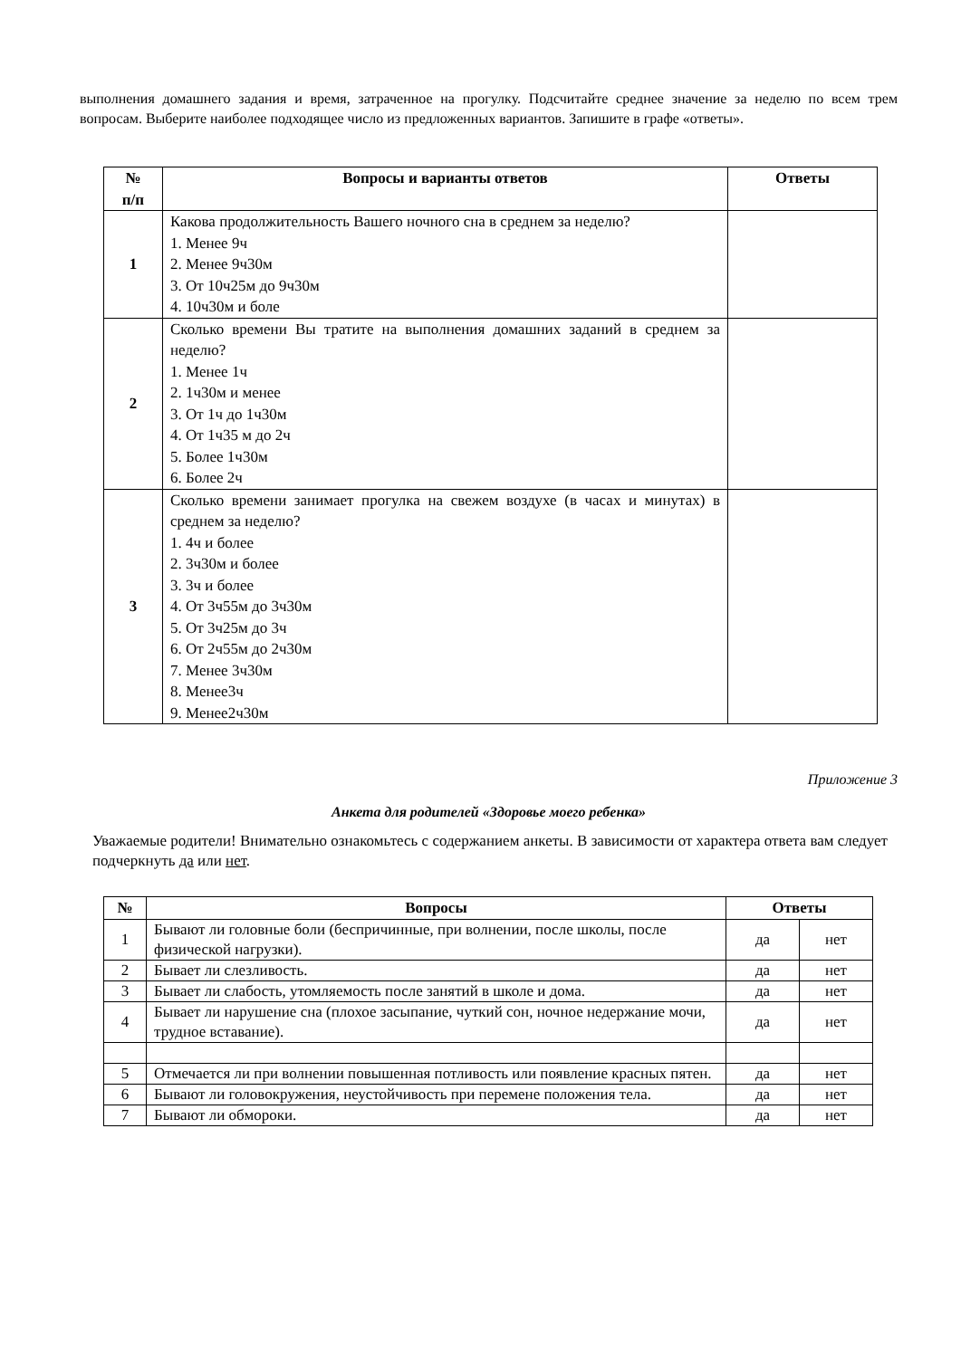выполнения домашнего задания и время, затраченное на прогулку. Подсчитайте среднее значение за неделю по всем трем вопросам. Выберите наиболее подходящее число из предложенных вариантов. Запишите в графе «ответы».
| № п/п | Вопросы и варианты ответов | Ответы |
| --- | --- | --- |
| 1 | Какова продолжительность Вашего ночного сна в среднем за неделю? 1. Менее 9ч 2. Менее 9ч30м 3. От 10ч25м до 9ч30м 4. 10ч30м и боле | |
| 2 | Сколько времени Вы тратите на выполнения домашних заданий в среднем за неделю? 1. Менее 1ч 2. 1ч30м и менее 3. От 1ч до 1ч30м 4. От 1ч35 м до 2ч 5. Более 1ч30м 6. Более 2ч | |
| 3 | Сколько времени занимает прогулка на свежем воздухе (в часах и минутах) в среднем за неделю? 1. 4ч и более 2. 3ч30м и более 3. 3ч и более 4. От 3ч55м до 3ч30м 5. От 3ч25м до 3ч 6. От 2ч55м до 2ч30м 7. Менее 3ч30м 8. Менее3ч 9. Менее2ч30м | |
Приложение 3
Анкета для родителей «Здоровье моего ребенка»
Уважаемые родители! Внимательно ознакомьтесь с содержанием анкеты. В зависимости от характера ответа вам следует подчеркнуть да или нет.
| № | Вопросы | Ответы | |
| --- | --- | --- | --- |
| 1 | Бывают ли головные боли (беспричинные, при волнении, после школы, после физической нагрузки). | да | нет |
| 2 | Бывает ли слезливость. | да | нет |
| 3 | Бывает ли слабость, утомляемость после занятий в школе и дома. | да | нет |
| 4 | Бывает ли нарушение сна (плохое засыпание, чуткий сон, ночное недержание мочи, трудное вставание). | да | нет |
| 5 | Отмечается ли при волнении повышенная потливость или появление красных пятен. | да | нет |
| 6 | Бывают ли головокружения, неустойчивость при перемене положения тела. | да | нет |
| 7 | Бывают ли обмороки. | да | нет |